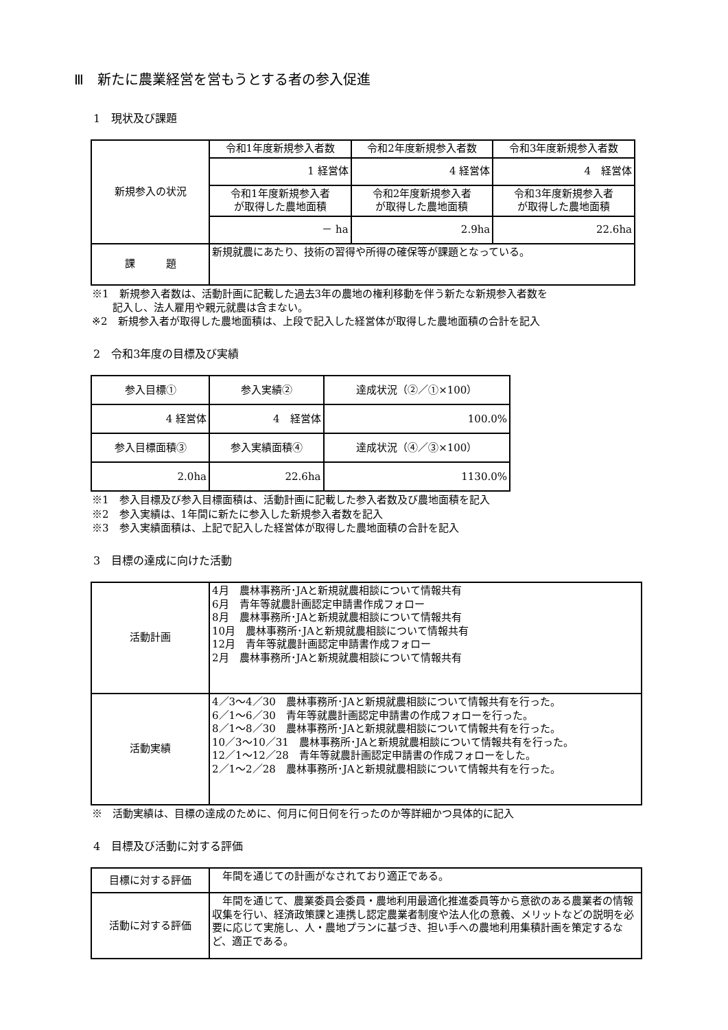Ⅲ　新たに農業経営を営もうとする者の参入促進
1　現状及び課題
| 新規参入の状況 | 令和1年度新規参入者数 | 令和2年度新規参入者数 | 令和3年度新規参入者数 |
| | 1 経営体 | 4 経営体 | 4 経営体 |
| | 令和1年度新規参入者 が取得した農地面積 | 令和2年度新規参入者 が取得した農地面積 | 令和3年度新規参入者 が取得した農地面積 |
| | － ha | 2.9ha | 22.6ha |
| 課 題 | 新規就農にあたり、技術の習得や所得の確保等が課題となっている。 | | |
※1　新規参入者数は、活動計画に記載した過去3年の農地の権利移動を伴う新たな新規参入者数を
　　記入し、法人雇用や親元就農は含まない。
※2　新規参入者が取得した農地面積は、上段で記入した経営体が取得した農地面積の合計を記入
2　令和3年度の目標及び実績
| 参入目標① | 参入実績② | 達成状況（②／①×100） |
| 4 経営体 | 4 経営体 | 100.0% |
| 参入目標面積③ | 参入実績面積④ | 達成状況（④／③×100） |
| 2.0ha | 22.6ha | 1130.0% |
※1　参入目標及び参入目標面積は、活動計画に記載した参入者数及び農地面積を記入
※2　参入実績は、1年間に新たに参入した新規参入者数を記入
※3　参入実績面積は、上記で記入した経営体が取得した農地面積の合計を記入
3　目標の達成に向けた活動
| 活動計画 | 4月 農林事務所･JAと新規就農相談について情報共有 6月 青年等就農計画認定申請書作成フォロー 8月 農林事務所･JAと新規就農相談について情報共有 10月 農林事務所･JAと新規就農相談について情報共有 12月 青年等就農計画認定申請書作成フォロー 2月 農林事務所･JAと新規就農相談について情報共有 |
| 活動実績 | 4／3～4／30 農林事務所･JAと新規就農相談について情報共有を行った。 6／1～6／30 青年等就農計画認定申請書の作成フォローを行った。 8／1～8／30 農林事務所･JAと新規就農相談について情報共有を行った。 10／3～10／31 農林事務所･JAと新規就農相談について情報共有を行った。 12／1～12／28 青年等就農計画認定申請書の作成フォローをした。 2／1～2／28 農林事務所･JAと新規就農相談について情報共有を行った。 |
※　活動実績は、目標の達成のために、何月に何日何を行ったのか等詳細かつ具体的に記入
4　目標及び活動に対する評価
| 目標に対する評価 | 年間を通じての計画がなされており適正である。 |
| 活動に対する評価 | 年間を通じて、農業委員会委員・農地利用最適化推進委員等から意欲のある農業者の情報収集を行い、経済政策課と連携し認定農業者制度や法人化の意義、メリットなどの説明を必要に応じて実施し、人・農地プランに基づき、担い手への農地利用集積計画を策定するなど、適正である。 |